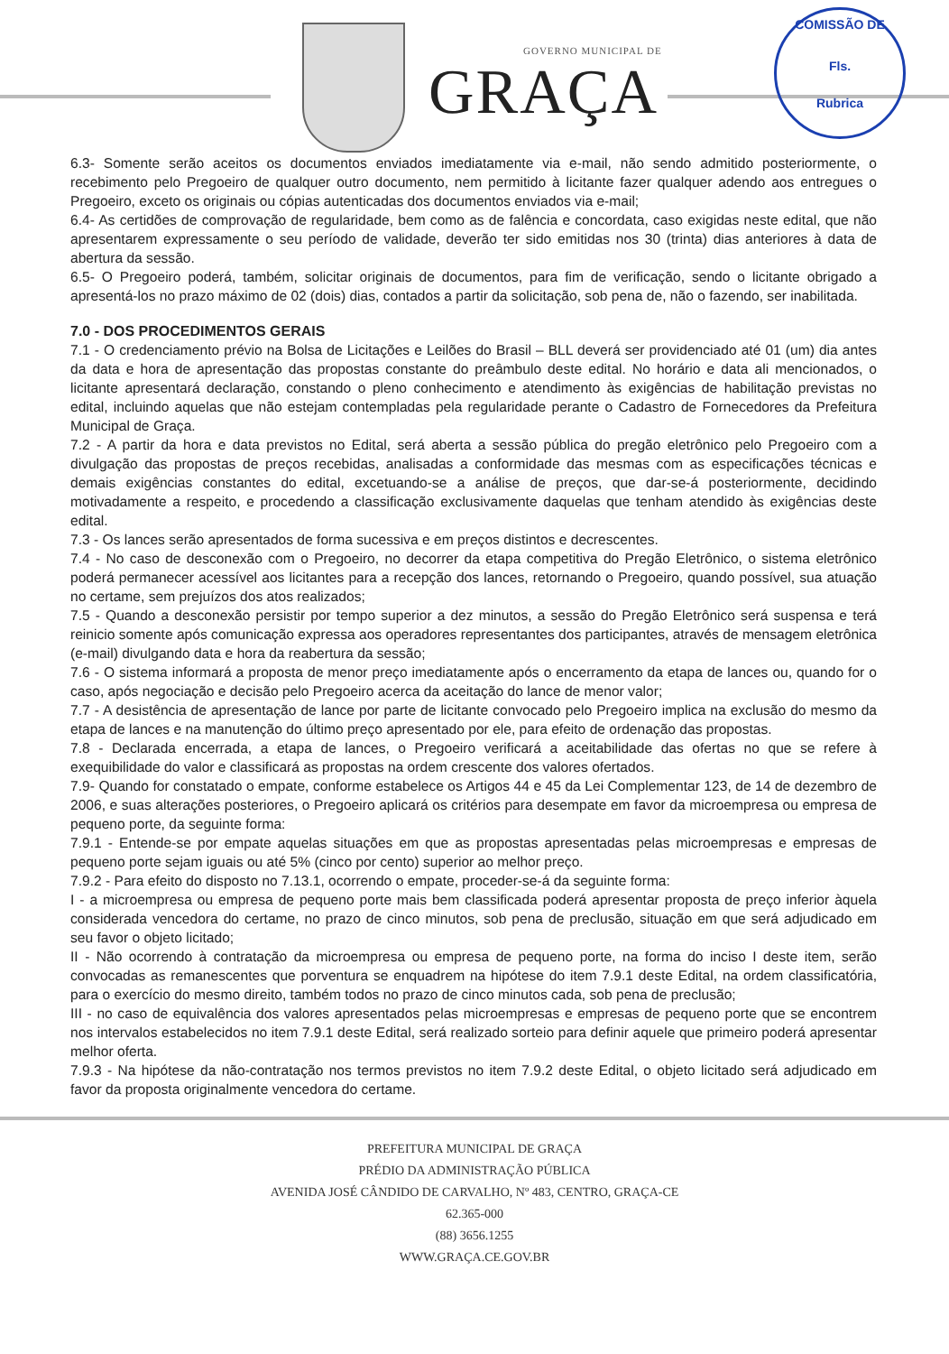GOVERNO MUNICIPAL DE
GRAÇA
COMISSÃO DE
Fls.
Rubrica
6.3- Somente serão aceitos os documentos enviados imediatamente via e-mail, não sendo admitido posteriormente, o recebimento pelo Pregoeiro de qualquer outro documento, nem permitido à licitante fazer qualquer adendo aos entregues o Pregoeiro, exceto os originais ou cópias autenticadas dos documentos enviados via e-mail;
6.4- As certidões de comprovação de regularidade, bem como as de falência e concordata, caso exigidas neste edital, que não apresentarem expressamente o seu período de validade, deverão ter sido emitidas nos 30 (trinta) dias anteriores à data de abertura da sessão.
6.5- O Pregoeiro poderá, também, solicitar originais de documentos, para fim de verificação, sendo o licitante obrigado a apresentá-los no prazo máximo de 02 (dois) dias, contados a partir da solicitação, sob pena de, não o fazendo, ser inabilitada.
7.0 - DOS PROCEDIMENTOS GERAIS
7.1 - O credenciamento prévio na Bolsa de Licitações e Leilões do Brasil – BLL deverá ser providenciado até 01 (um) dia antes da data e hora de apresentação das propostas constante do preâmbulo deste edital. No horário e data ali mencionados, o licitante apresentará declaração, constando o pleno conhecimento e atendimento às exigências de habilitação previstas no edital, incluindo aquelas que não estejam contempladas pela regularidade perante o Cadastro de Fornecedores da Prefeitura Municipal de Graça.
7.2 - A partir da hora e data previstos no Edital, será aberta a sessão pública do pregão eletrônico pelo Pregoeiro com a divulgação das propostas de preços recebidas, analisadas a conformidade das mesmas com as especificações técnicas e demais exigências constantes do edital, excetuando-se a análise de preços, que dar-se-á posteriormente, decidindo motivadamente a respeito, e procedendo a classificação exclusivamente daquelas que tenham atendido às exigências deste edital.
7.3 - Os lances serão apresentados de forma sucessiva e em preços distintos e decrescentes.
7.4 - No caso de desconexão com o Pregoeiro, no decorrer da etapa competitiva do Pregão Eletrônico, o sistema eletrônico poderá permanecer acessível aos licitantes para a recepção dos lances, retornando o Pregoeiro, quando possível, sua atuação no certame, sem prejuízos dos atos realizados;
7.5 - Quando a desconexão persistir por tempo superior a dez minutos, a sessão do Pregão Eletrônico será suspensa e terá reinicio somente após comunicação expressa aos operadores representantes dos participantes, através de mensagem eletrônica (e-mail) divulgando data e hora da reabertura da sessão;
7.6 - O sistema informará a proposta de menor preço imediatamente após o encerramento da etapa de lances ou, quando for o caso, após negociação e decisão pelo Pregoeiro acerca da aceitação do lance de menor valor;
7.7 - A desistência de apresentação de lance por parte de licitante convocado pelo Pregoeiro implica na exclusão do mesmo da etapa de lances e na manutenção do último preço apresentado por ele, para efeito de ordenação das propostas.
7.8 - Declarada encerrada, a etapa de lances, o Pregoeiro verificará a aceitabilidade das ofertas no que se refere à exequibilidade do valor e classificará as propostas na ordem crescente dos valores ofertados.
7.9- Quando for constatado o empate, conforme estabelece os Artigos 44 e 45 da Lei Complementar 123, de 14 de dezembro de 2006, e suas alterações posteriores, o Pregoeiro aplicará os critérios para desempate em favor da microempresa ou empresa de pequeno porte, da seguinte forma:
7.9.1 - Entende-se por empate aquelas situações em que as propostas apresentadas pelas microempresas e empresas de pequeno porte sejam iguais ou até 5% (cinco por cento) superior ao melhor preço.
7.9.2 - Para efeito do disposto no 7.13.1, ocorrendo o empate, proceder-se-á da seguinte forma:
I - a microempresa ou empresa de pequeno porte mais bem classificada poderá apresentar proposta de preço inferior àquela considerada vencedora do certame, no prazo de cinco minutos, sob pena de preclusão, situação em que será adjudicado em seu favor o objeto licitado;
II - Não ocorrendo à contratação da microempresa ou empresa de pequeno porte, na forma do inciso I deste item, serão convocadas as remanescentes que porventura se enquadrem na hipótese do item 7.9.1 deste Edital, na ordem classificatória, para o exercício do mesmo direito, também todos no prazo de cinco minutos cada, sob pena de preclusão;
III - no caso de equivalência dos valores apresentados pelas microempresas e empresas de pequeno porte que se encontrem nos intervalos estabelecidos no item 7.9.1 deste Edital, será realizado sorteio para definir aquele que primeiro poderá apresentar melhor oferta.
7.9.3 - Na hipótese da não-contratação nos termos previstos no item 7.9.2 deste Edital, o objeto licitado será adjudicado em favor da proposta originalmente vencedora do certame.
PREFEITURA MUNICIPAL DE GRAÇA
PRÉDIO DA ADMINISTRAÇÃO PÚBLICA
AVENIDA JOSÉ CÂNDIDO DE CARVALHO, Nº 483, CENTRO, GRAÇA-CE
62.365-000
(88) 3656.1255
WWW.GRAÇA.CE.GOV.BR